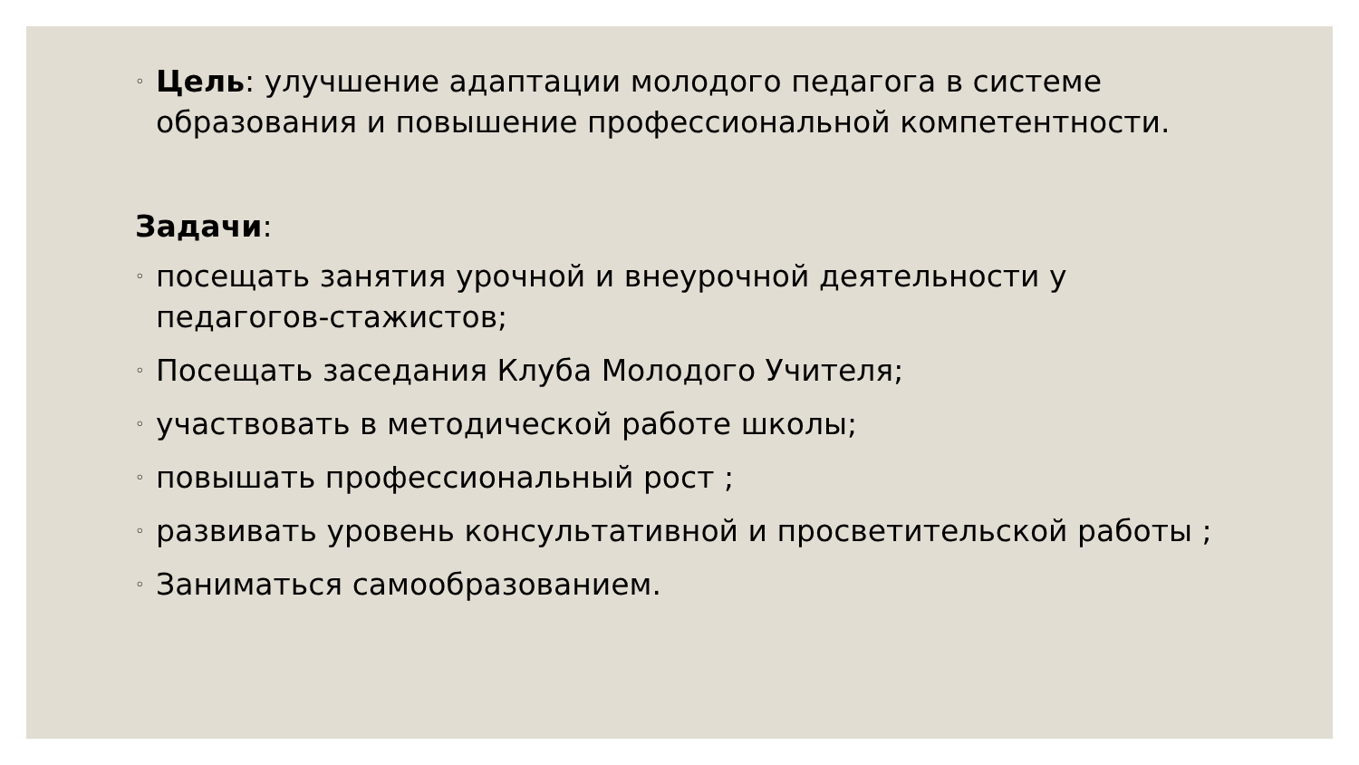◦ Цель: улучшение адаптации молодого педагога в системе образования и повышение профессиональной компетентности.
Задачи:
◦ посещать занятия урочной и внеурочной деятельности у педагогов-стажистов;
◦ Посещать заседания Клуба Молодого Учителя;
◦ участвовать в методической работе школы;
◦ повышать профессиональный рост ;
◦ развивать уровень консультативной и просветительской работы ;
◦ Заниматься самообразованием.